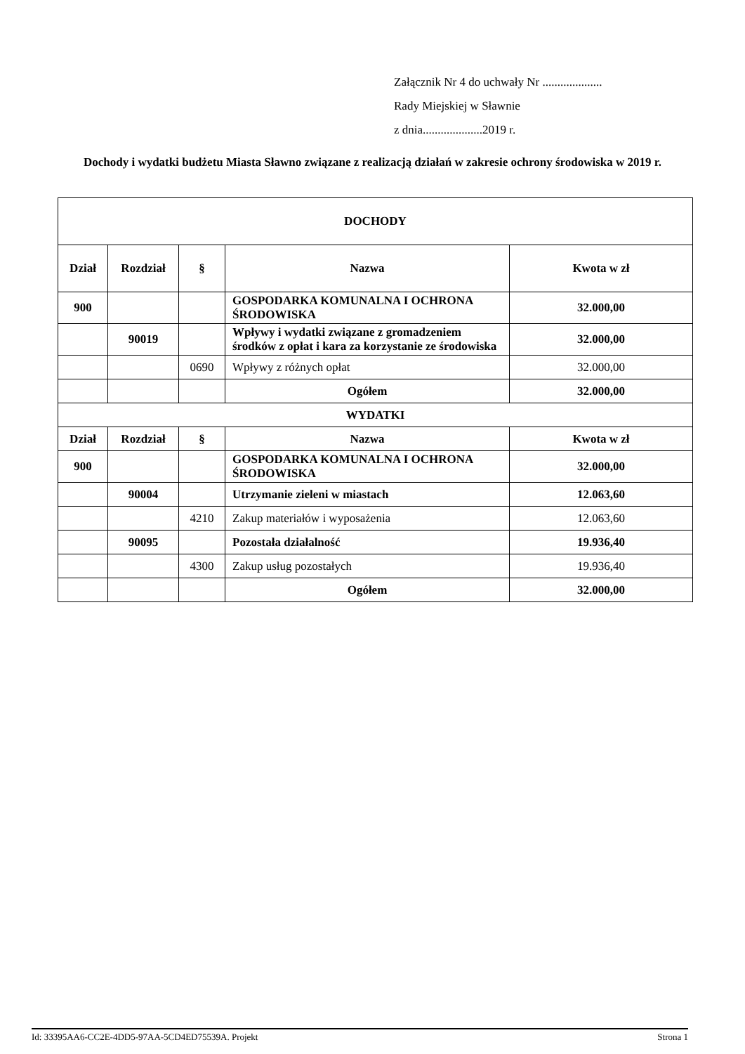Załącznik Nr 4 do uchwały Nr ....................
Rady Miejskiej w Sławnie
z dnia....................2019 r.
Dochody i wydatki budżetu Miasta Sławno związane z realizacją działań w zakresie ochrony środowiska w 2019 r.
| DOCHODY | | | | |
| --- | --- | --- | --- | --- |
| Dział | Rozdział | § | Nazwa | Kwota w zł |
| 900 | | | GOSPODARKA KOMUNALNA I OCHRONA ŚRODOWISKA | 32.000,00 |
| | 90019 | | Wpływy i wydatki związane z gromadzeniem środków z opłat i kara za korzystanie ze środowiska | 32.000,00 |
| | | 0690 | Wpływy z różnych opłat | 32.000,00 |
| | | | Ogółem | 32.000,00 |
| WYDATKI | | | | |
| Dział | Rozdział | § | Nazwa | Kwota w zł |
| 900 | | | GOSPODARKA KOMUNALNA I OCHRONA ŚRODOWISKA | 32.000,00 |
| | 90004 | | Utrzymanie zieleni w miastach | 12.063,60 |
| | | 4210 | Zakup materiałów i wyposażenia | 12.063,60 |
| | 90095 | | Pozostała działalność | 19.936,40 |
| | | 4300 | Zakup usług pozostałych | 19.936,40 |
| | | | Ogółem | 32.000,00 |
Id: 33395AA6-CC2E-4DD5-97AA-5CD4ED75539A. Projekt Strona 1